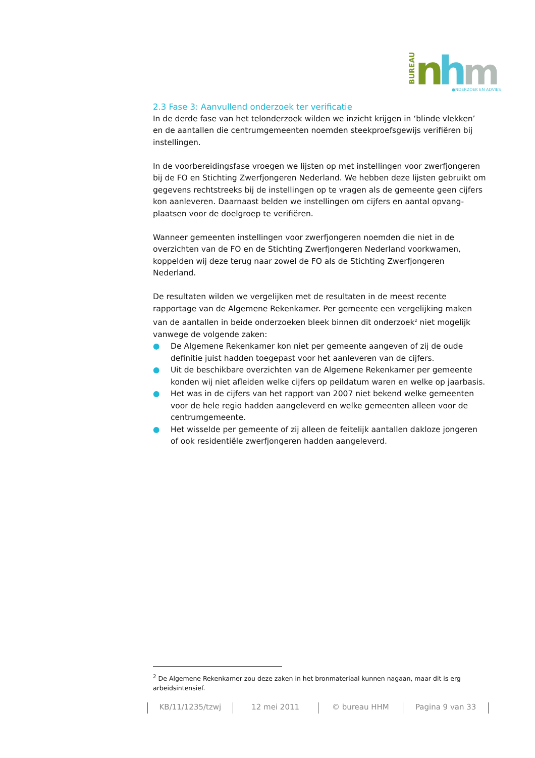BUREAU
n
h
m
●NDERZOEK EN ADVIES
2.3 Fase 3: Aanvullend onderzoek ter verificatie
In de derde fase van het telonderzoek wilden we inzicht krijgen in ‘blinde vlekken’ en de aantallen die centrumgemeenten noemden steekproefsgewijs verifiëren bij instellingen.
In de voorbereidingsfase vroegen we lijsten op met instellingen voor zwerfjongeren bij de FO en Stichting Zwerfjongeren Nederland. We hebben deze lijsten gebruikt om gegevens rechtstreeks bij de instellingen op te vragen als de gemeente geen cijfers kon aanleveren. Daarnaast belden we instellingen om cijfers en aantal opvang-plaatsen voor de doelgroep te verifiëren.
Wanneer gemeenten instellingen voor zwerfjongeren noemden die niet in de overzichten van de FO en de Stichting Zwerfjongeren Nederland voorkwamen, koppelden wij deze terug naar zowel de FO als de Stichting Zwerfjongeren Nederland.
De resultaten wilden we vergelijken met de resultaten in de meest recente rapportage van de Algemene Rekenkamer. Per gemeente een vergelijking maken van de aantallen in beide onderzoeken bleek binnen dit onderzoek<sup>2</sup> niet mogelijk vanwege de volgende zaken:
● De Algemene Rekenkamer kon niet per gemeente aangeven of zij de oude definitie juist hadden toegepast voor het aanleveren van de cijfers.
● Uit de beschikbare overzichten van de Algemene Rekenkamer per gemeente konden wij niet afleiden welke cijfers op peildatum waren en welke op jaarbasis.
● Het was in de cijfers van het rapport van 2007 niet bekend welke gemeenten voor de hele regio hadden aangeleverd en welke gemeenten alleen voor de centrumgemeente.
● Het wisselde per gemeente of zij alleen de feitelijk aantallen dakloze jongeren of ook residentiële zwerfjongeren hadden aangeleverd.
<sup>2</sup> De Algemene Rekenkamer zou deze zaken in het bronmateriaal kunnen nagaan, maar dit is erg arbeidsintensief.
KB/11/1235/tzwj 12 mei 2011 © bureau HHM Pagina 9 van 33